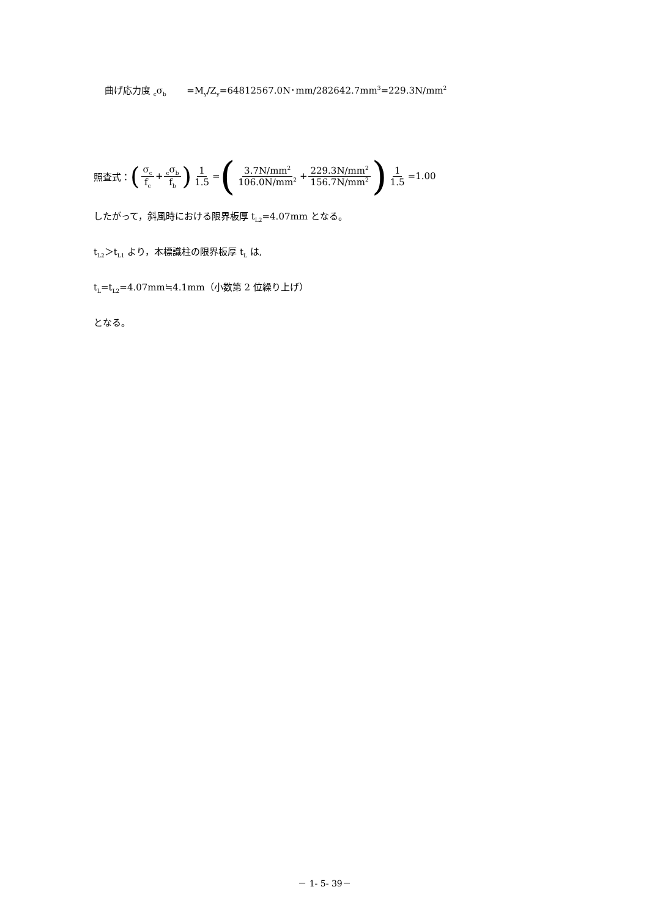曲げ応力度 <sub>c</sub>σ<sub>b</sub> =M<sub>y</sub>/Z<sub>y</sub>=64812567.0N･mm/282642.7mm<sup>3</sup>=229.3N/mm<sup>2</sup>
照査式： (σ<sub>c</sub> f<sub>c</sub> +<sub>c</sub>σ<sub>b</sub> f<sub>b</sub>) 1 1.5 = (3.7N/mm<sup>2</sup> 106.0N/mm<sup>2</sup> + 229.3N/mm<sup>2</sup> 156.7N/mm<sup>2</sup>) 1 1.5 =1.00
したがって，斜風時における限界板厚 t<sub>L2</sub>=4.07mm となる。
t<sub>L2</sub>＞t<sub>L1</sub> より，本標識柱の限界板厚 t<sub>L</sub> は,
t<sub>L</sub>=t<sub>L2</sub>=4.07mm≒4.1mm（小数第 2 位繰り上げ）
となる。
－ 1- 5- 39－